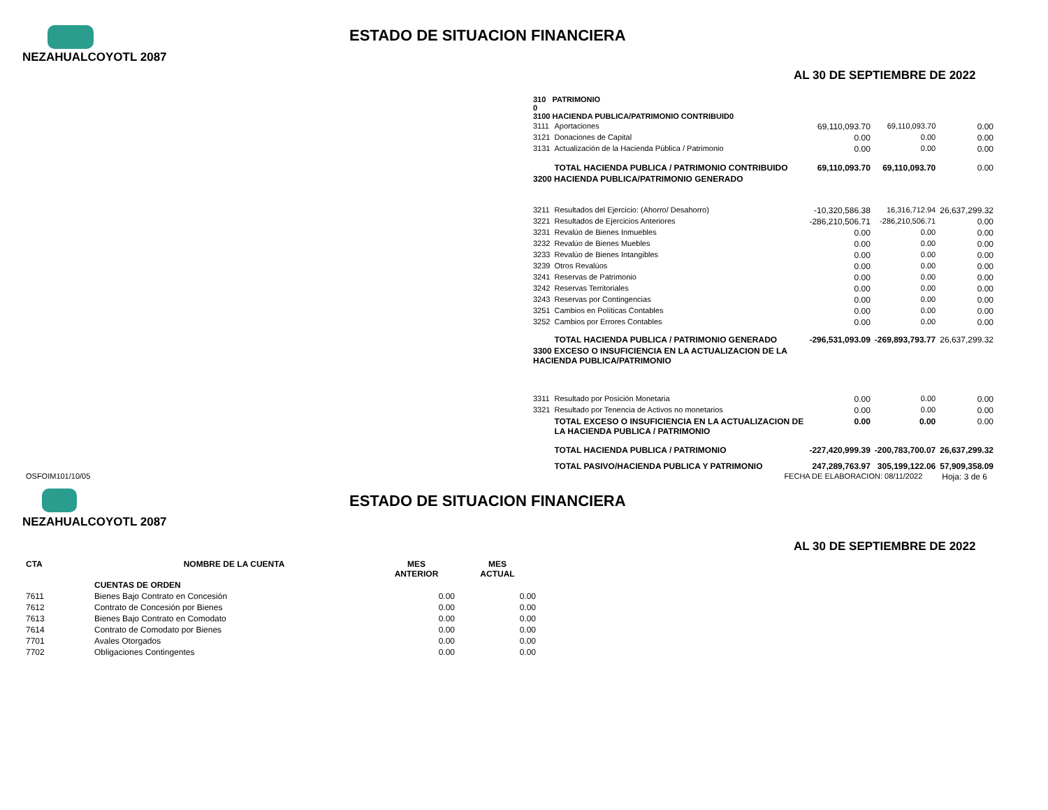ESTADO DE SITUACION FINANCIERA
NEZAHUALCOYOTL 2087
AL 30 DE SEPTIEMBRE DE 2022
| 310 PATRIMONIO 0 3100 HACIENDA PUBLICA/PATRIMONIO CONTRIBUID0 | | | | |
| 3111 | Aportaciones | 69,110,093.70 | 69,110,093.70 | 0.00 |
| 3121 | Donaciones de Capital | 0.00 | 0.00 | 0.00 |
| 3131 | Actualización de la Hacienda Pública / Patrimonio | 0.00 | 0.00 | 0.00 |
| | TOTAL HACIENDA PUBLICA / PATRIMONIO CONTRIBUIDO | 69,110,093.70 | 69,110,093.70 | 0.00 |
| 3200 HACIENDA PUBLICA/PATRIMONIO GENERADO | | | | |
| 3211 | Resultados del Ejercicio: (Ahorro/ Desahorro) | -10,320,586.38 | 16,316,712.94 | 26,637,299.32 |
| 3221 | Resultados de Ejercicios Anteriores | -286,210,506.71 | -286,210,506.71 | 0.00 |
| 3231 | Revalúo de Bienes Inmuebles | 0.00 | 0.00 | 0.00 |
| 3232 | Revalúo de Bienes Muebles | 0.00 | 0.00 | 0.00 |
| 3233 | Revalúo de Bienes Intangibles | 0.00 | 0.00 | 0.00 |
| 3239 | Otros Revalúos | 0.00 | 0.00 | 0.00 |
| 3241 | Reservas de Patrimonio | 0.00 | 0.00 | 0.00 |
| 3242 | Reservas Territoriales | 0.00 | 0.00 | 0.00 |
| 3243 | Reservas por Contingencias | 0.00 | 0.00 | 0.00 |
| 3251 | Cambios en Políticas Contables | 0.00 | 0.00 | 0.00 |
| 3252 | Cambios por Errores Contables | 0.00 | 0.00 | 0.00 |
| | TOTAL HACIENDA PUBLICA / PATRIMONIO GENERADO | -296,531,093.09 | -269,893,793.77 | 26,637,299.32 |
| 3300 EXCESO O INSUFICIENCIA EN LA ACTUALIZACION DE LA HACIENDA PUBLICA/PATRIMONIO | | | | |
| 3311 | Resultado por Posición Monetaria | 0.00 | 0.00 | 0.00 |
| 3321 | Resultado por Tenencia de Activos no monetarios | 0.00 | 0.00 | 0.00 |
| | TOTAL EXCESO O INSUFICIENCIA EN LA ACTUALIZACION DE LA HACIENDA PUBLICA / PATRIMONIO | 0.00 | 0.00 | 0.00 |
| | TOTAL HACIENDA PUBLICA / PATRIMONIO | -227,420,999.39 | -200,783,700.07 | 26,637,299.32 |
| | TOTAL PASIVO/HACIENDA PUBLICA Y PATRIMONIO | 247,289,763.97 | 305,199,122.06 | 57,909,358.09 |
OSFOIM101/10/05 FECHA DE ELABORACION: 08/11/2022 Hoja: 3 de 6
ESTADO DE SITUACION FINANCIERA
NEZAHUALCOYOTL 2087
AL 30 DE SEPTIEMBRE DE 2022
| CTA | NOMBRE DE LA CUENTA | MES ANTERIOR | MES ACTUAL |
| | CUENTAS DE ORDEN | | |
| 7611 | Bienes Bajo Contrato en Concesión | 0.00 | 0.00 |
| 7612 | Contrato de Concesión por Bienes | 0.00 | 0.00 |
| 7613 | Bienes Bajo Contrato en Comodato | 0.00 | 0.00 |
| 7614 | Contrato de Comodato por Bienes | 0.00 | 0.00 |
| 7701 | Avales Otorgados | 0.00 | 0.00 |
| 7702 | Obligaciones Contingentes | 0.00 | 0.00 |